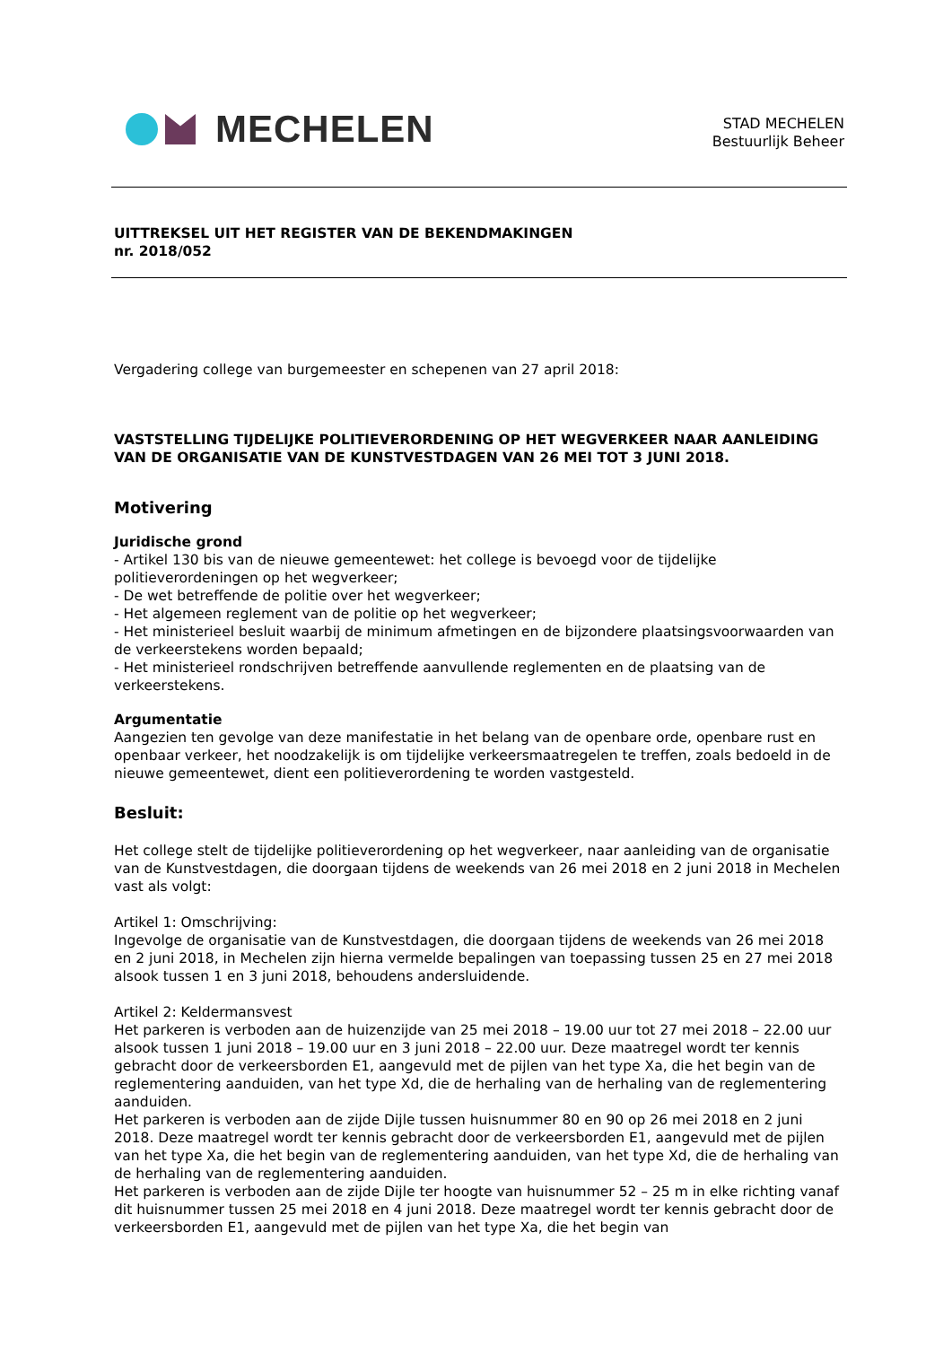MECHELEN
STAD MECHELEN
Bestuurlijk Beheer
UITTREKSEL UIT HET REGISTER VAN DE BEKENDMAKINGEN
nr. 2018/052
Vergadering college van burgemeester en schepenen van 27 april 2018:
VASTSTELLING TIJDELIJKE POLITIEVERORDENING OP HET WEGVERKEER NAAR AANLEIDING VAN DE ORGANISATIE VAN DE KUNSTVESTDAGEN VAN 26 MEI TOT 3 JUNI 2018.
Motivering
Juridische grond
- Artikel 130 bis van de nieuwe gemeentewet: het college is bevoegd voor de tijdelijke politieverordeningen op het wegverkeer;
- De wet betreffende de politie over het wegverkeer;
- Het algemeen reglement van de politie op het wegverkeer;
- Het ministerieel besluit waarbij de minimum afmetingen en de bijzondere plaatsingsvoorwaarden van de verkeerstekens worden bepaald;
- Het ministerieel rondschrijven betreffende aanvullende reglementen en de plaatsing van de verkeerstekens.
Argumentatie
Aangezien ten gevolge van deze manifestatie in het belang van de openbare orde, openbare rust en openbaar verkeer, het noodzakelijk is om tijdelijke verkeersmaatregelen te treffen, zoals bedoeld in de nieuwe gemeentewet, dient een politieverordening te worden vastgesteld.
Besluit:
Het college stelt de tijdelijke politieverordening op het wegverkeer, naar aanleiding van de organisatie van de Kunstvestdagen, die doorgaan tijdens de weekends van 26 mei 2018 en 2 juni 2018 in Mechelen vast als volgt:
Artikel 1: Omschrijving:
Ingevolge de organisatie van de Kunstvestdagen, die doorgaan tijdens de weekends van 26 mei 2018 en 2 juni 2018, in Mechelen zijn hierna vermelde bepalingen van toepassing tussen 25 en 27 mei 2018 alsook tussen 1 en 3 juni 2018, behoudens andersluidende.
Artikel 2: Keldermansvest
Het parkeren is verboden aan de huizenzijde van 25 mei 2018 – 19.00 uur tot 27 mei 2018 – 22.00 uur alsook tussen 1 juni 2018 – 19.00 uur en 3 juni 2018 – 22.00 uur. Deze maatregel wordt ter kennis gebracht door de verkeersborden E1, aangevuld met de pijlen van het type Xa, die het begin van de reglementering aanduiden, van het type Xd, die de herhaling van de herhaling van de reglementering aanduiden.
Het parkeren is verboden aan de zijde Dijle tussen huisnummer 80 en 90 op 26 mei 2018 en 2 juni 2018. Deze maatregel wordt ter kennis gebracht door de verkeersborden E1, aangevuld met de pijlen van het type Xa, die het begin van de reglementering aanduiden, van het type Xd, die de herhaling van de herhaling van de reglementering aanduiden.
Het parkeren is verboden aan de zijde Dijle ter hoogte van huisnummer 52 – 25 m in elke richting vanaf dit huisnummer tussen 25 mei 2018 en 4 juni 2018. Deze maatregel wordt ter kennis gebracht door de verkeersborden E1, aangevuld met de pijlen van het type Xa, die het begin van